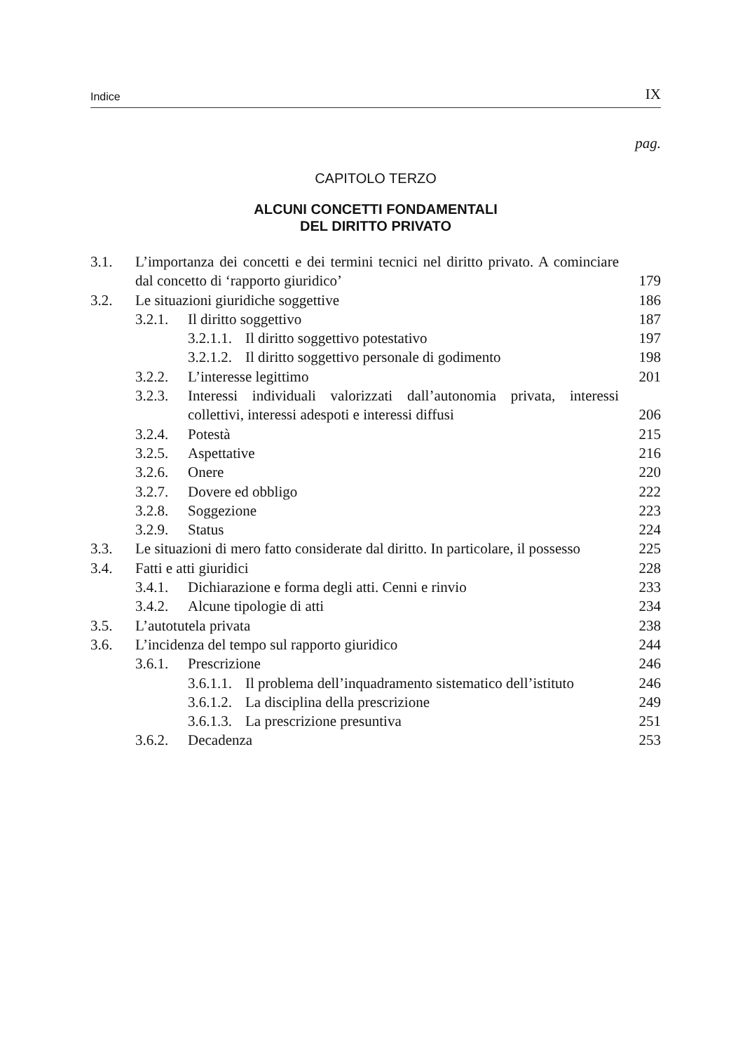Indice IX
pag.
CAPITOLO TERZO
ALCUNI CONCETTI FONDAMENTALI
DEL DIRITTO PRIVATO
3.1. L’importanza dei concetti e dei termini tecnici nel diritto privato. A cominciare dal concetto di ‘rapporto giuridico’ 179
3.2. Le situazioni giuridiche soggettive 186
3.2.1. Il diritto soggettivo 187
3.2.1.1. Il diritto soggettivo potestativo 197
3.2.1.2. Il diritto soggettivo personale di godimento 198
3.2.2. L’interesse legittimo 201
3.2.3. Interessi individuali valorizzati dall’autonomia privata, interessi collettivi, interessi adespoti e interessi diffusi 206
3.2.4. Potestà 215
3.2.5. Aspettative 216
3.2.6. Onere 220
3.2.7. Dovere ed obbligo 222
3.2.8. Soggezione 223
3.2.9. Status 224
3.3. Le situazioni di mero fatto considerate dal diritto. In particolare, il possesso 225
3.4. Fatti e atti giuridici 228
3.4.1. Dichiarazione e forma degli atti. Cenni e rinvio 233
3.4.2. Alcune tipologie di atti 234
3.5. L’autotutela privata 238
3.6. L’incidenza del tempo sul rapporto giuridico 244
3.6.1. Prescrizione 246
3.6.1.1. Il problema dell’inquadramento sistematico dell’istituto 246
3.6.1.2. La disciplina della prescrizione 249
3.6.1.3. La prescrizione presuntiva 251
3.6.2. Decadenza 253